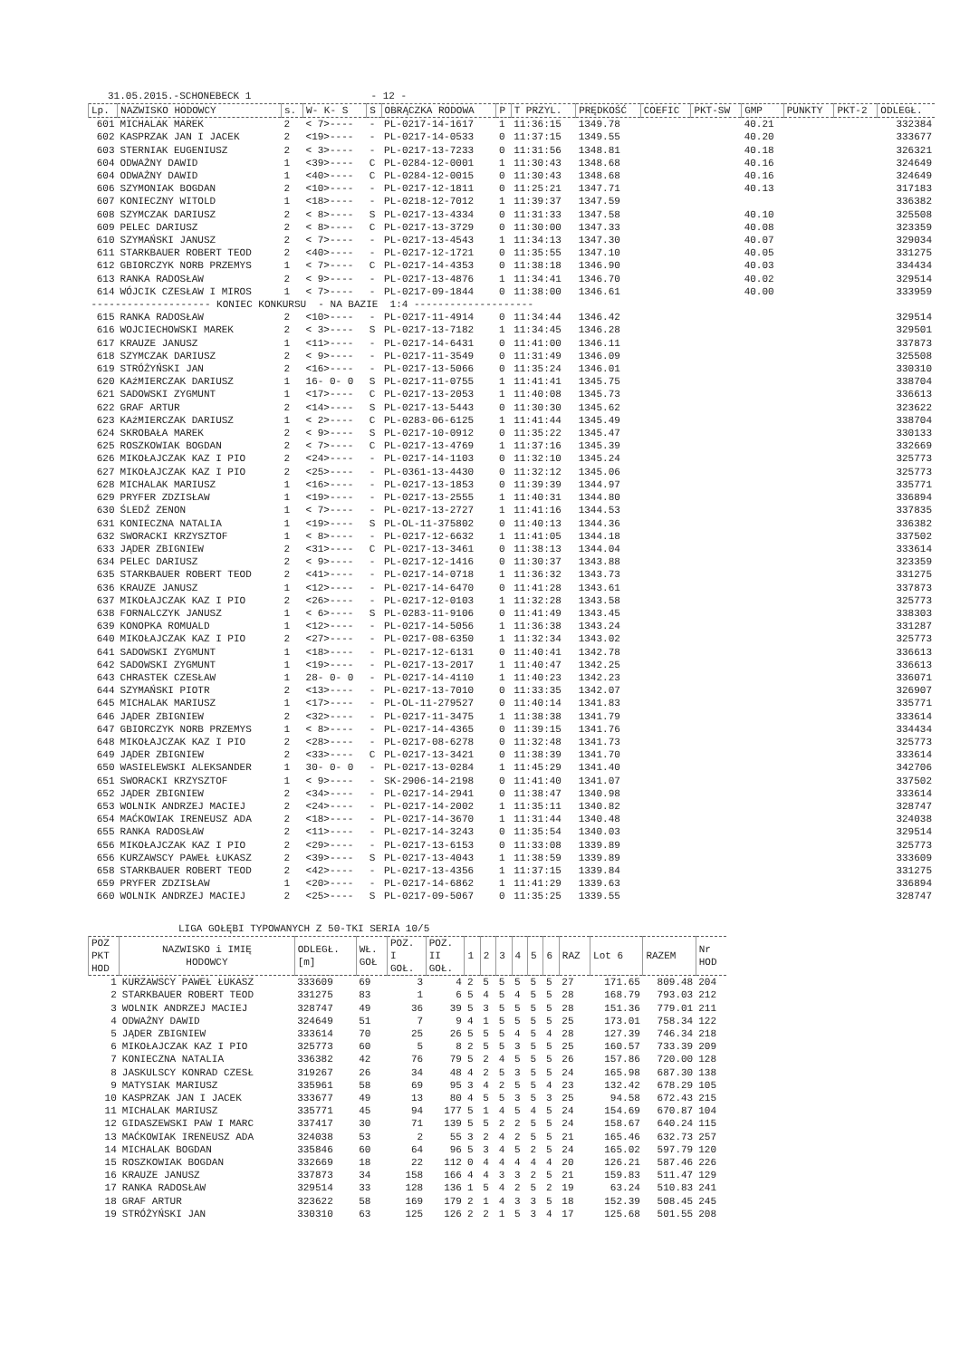31.05.2015.-SCHONEBECK 1 - 12 -
| Lp. | NAZWISKO HODOWCY | s. | W- K- S | S | OBRĄCZKA RODOWA | P | T PRZYL. | PRĘDKOŚĆ | COEFIC | PKT-SW | GMP | PUNKTY | PKT-2 | ODLEGŁ. |
| --- | --- | --- | --- | --- | --- | --- | --- | --- | --- | --- | --- | --- | --- | --- |
| 601 | MICHALAK MAREK | 2 | < 7>---- | - | PL-0217-14-1617 | 1 | 11:36:15 | 1349.78 | | | 40.21 | | | 332384 |
| 602 | KASPRZAK JAN I JACEK | 2 | <19>---- | - | PL-0217-14-0533 | 0 | 11:37:15 | 1349.55 | | | 40.20 | | | 333677 |
| 603 | STERNIAK EUGENIUSZ | 2 | < 3>---- | - | PL-0217-13-7233 | 0 | 11:31:56 | 1348.81 | | | 40.18 | | | 326321 |
| 604 | ODWAŻNY DAWID | 1 | <39>---- | C | PL-0284-12-0001 | 1 | 11:30:43 | 1348.68 | | | 40.16 | | | 324649 |
| 604 | ODWAŻNY DAWID | 1 | <40>---- | C | PL-0284-12-0015 | 0 | 11:30:43 | 1348.68 | | | 40.16 | | | 324649 |
| 606 | SZYMONIAK BOGDAN | 2 | <10>---- | - | PL-0217-12-1811 | 0 | 11:25:21 | 1347.71 | | | 40.13 | | | 317183 |
| 607 | KONIECZNY WITOLD | 1 | <18>---- | - | PL-0218-12-7012 | 1 | 11:39:37 | 1347.59 | | | | | | 336382 |
| 608 | SZYMCZAK DARIUSZ | 2 | < 8>---- | S | PL-0217-13-4334 | 0 | 11:31:33 | 1347.58 | | | 40.10 | | | 325508 |
| 609 | PELEC DARIUSZ | 2 | < 8>---- | C | PL-0217-13-3729 | 0 | 11:30:00 | 1347.33 | | | 40.08 | | | 323359 |
| 610 | SZYMAŃSKI JANUSZ | 2 | < 7>---- | - | PL-0217-13-4543 | 1 | 11:34:13 | 1347.30 | | | 40.07 | | | 329034 |
| 611 | STARKBAUER ROBERT TEOD | 2 | <40>---- | - | PL-0217-12-1721 | 0 | 11:35:55 | 1347.10 | | | 40.05 | | | 331275 |
| 612 | GBIORCZYK NORB PRZEMYS | 1 | < 7>---- | C | PL-0217-14-4353 | 0 | 11:38:18 | 1346.90 | | | 40.03 | | | 334434 |
| 613 | RANKA RADOSŁAW | 2 | < 9>---- | - | PL-0217-13-4876 | 1 | 11:34:41 | 1346.70 | | | 40.02 | | | 329514 |
| 614 | WÓJCIK CZESŁAW I MIROS | 1 | < 7>---- | - | PL-0217-09-1844 | 0 | 11:38:00 | 1346.61 | | | 40.00 | | | 333959 |
| -------------------- KONIEC KONKURSU - NA BAZIE 1:4 -------------------- | | | | | | | | | | | | | | |
| 615 | RANKA RADOSŁAW | 2 | <10>---- | - | PL-0217-11-4914 | 0 | 11:34:44 | 1346.42 | | | | | | 329514 |
| 616 | WOJCIECHOWSKI MAREK | 2 | < 3>---- | S | PL-0217-13-7182 | 1 | 11:34:45 | 1346.28 | | | | | | 329501 |
| 617 | KRAUZE JANUSZ | 1 | <11>---- | - | PL-0217-14-6431 | 0 | 11:41:00 | 1346.11 | | | | | | 337873 |
| 618 | SZYMCZAK DARIUSZ | 2 | < 9>---- | - | PL-0217-11-3549 | 0 | 11:31:49 | 1346.09 | | | | | | 325508 |
| 619 | STRÓŻYŃSKI JAN | 2 | <16>---- | - | PL-0217-13-5066 | 0 | 11:35:24 | 1346.01 | | | | | | 330310 |
| 620 | KAźMIERCZAK DARIUSZ | 1 | 16- 0- 0 | S | PL-0217-11-0755 | 1 | 11:41:41 | 1345.75 | | | | | | 338704 |
| 621 | SADOWSKI ZYGMUNT | 1 | <17>---- | C | PL-0217-13-2053 | 1 | 11:40:08 | 1345.73 | | | | | | 336613 |
| 622 | GRAF ARTUR | 2 | <14>---- | S | PL-0217-13-5443 | 0 | 11:30:30 | 1345.62 | | | | | | 323622 |
| 623 | KAźMIERCZAK DARIUSZ | 1 | < 2>---- | C | PL-0283-06-6125 | 1 | 11:41:44 | 1345.49 | | | | | | 338704 |
| 624 | SKROBAŁA MAREK | 2 | < 9>---- | S | PL-0217-10-0912 | 0 | 11:35:22 | 1345.47 | | | | | | 330133 |
| 625 | ROSZKOWIAK BOGDAN | 2 | < 7>---- | C | PL-0217-13-4769 | 1 | 11:37:16 | 1345.39 | | | | | | 332669 |
| 626 | MIKOŁAJCZAK KAZ I PIO | 2 | <24>---- | - | PL-0217-14-1103 | 0 | 11:32:10 | 1345.24 | | | | | | 325773 |
| 627 | MIKOŁAJCZAK KAZ I PIO | 2 | <25>---- | - | PL-0361-13-4430 | 0 | 11:32:12 | 1345.06 | | | | | | 325773 |
| 628 | MICHALAK MARIUSZ | 1 | <16>---- | - | PL-0217-13-1853 | 0 | 11:39:39 | 1344.97 | | | | | | 335771 |
| 629 | PRYFER ZDZISŁAW | 1 | <19>---- | - | PL-0217-13-2555 | 1 | 11:40:31 | 1344.80 | | | | | | 336894 |
| 630 | ŚLEDŹ ZENON | 1 | < 7>---- | - | PL-0217-13-2727 | 1 | 11:41:16 | 1344.53 | | | | | | 337835 |
| 631 | KONIECZNA NATALIA | 1 | <19>---- | S | PL-OL-11-375802 | 0 | 11:40:13 | 1344.36 | | | | | | 336382 |
| 632 | SWORACKI KRZYSZTOF | 1 | < 8>---- | - | PL-0217-12-6632 | 1 | 11:41:05 | 1344.18 | | | | | | 337502 |
| 633 | JĄDER ZBIGNIEW | 2 | <31>---- | C | PL-0217-13-3461 | 0 | 11:38:13 | 1344.04 | | | | | | 333614 |
| 634 | PELEC DARIUSZ | 2 | < 9>---- | - | PL-0217-12-1416 | 0 | 11:30:37 | 1343.88 | | | | | | 323359 |
| 635 | STARKBAUER ROBERT TEOD | 2 | <41>---- | - | PL-0217-14-0718 | 1 | 11:36:32 | 1343.73 | | | | | | 331275 |
| 636 | KRAUZE JANUSZ | 1 | <12>---- | - | PL-0217-14-6470 | 0 | 11:41:28 | 1343.61 | | | | | | 337873 |
| 637 | MIKOŁAJCZAK KAZ I PIO | 2 | <26>---- | - | PL-0217-12-0103 | 1 | 11:32:28 | 1343.58 | | | | | | 325773 |
| 638 | FORNALCZYK JANUSZ | 1 | < 6>---- | S | PL-0283-11-9106 | 0 | 11:41:49 | 1343.45 | | | | | | 338303 |
| 639 | KONOPKA ROMUALD | 1 | <12>---- | - | PL-0217-14-5056 | 1 | 11:36:38 | 1343.24 | | | | | | 331287 |
| 640 | MIKOŁAJCZAK KAZ I PIO | 2 | <27>---- | - | PL-0217-08-6350 | 1 | 11:32:34 | 1343.02 | | | | | | 325773 |
| 641 | SADOWSKI ZYGMUNT | 1 | <18>---- | - | PL-0217-12-6131 | 0 | 11:40:41 | 1342.78 | | | | | | 336613 |
| 642 | SADOWSKI ZYGMUNT | 1 | <19>---- | - | PL-0217-13-2017 | 1 | 11:40:47 | 1342.25 | | | | | | 336613 |
| 643 | CHRASTEK CZESŁAW | 1 | 28- 0- 0 | - | PL-0217-14-4110 | 1 | 11:40:23 | 1342.23 | | | | | | 336071 |
| 644 | SZYMAŃSKI PIOTR | 2 | <13>---- | - | PL-0217-13-7010 | 0 | 11:33:35 | 1342.07 | | | | | | 326907 |
| 645 | MICHALAK MARIUSZ | 1 | <17>---- | - | PL-OL-11-279527 | 0 | 11:40:14 | 1341.83 | | | | | | 335771 |
| 646 | JĄDER ZBIGNIEW | 2 | <32>---- | - | PL-0217-11-3475 | 1 | 11:38:38 | 1341.79 | | | | | | 333614 |
| 647 | GBIORCZYK NORB PRZEMYS | 1 | < 8>---- | - | PL-0217-14-4365 | 0 | 11:39:15 | 1341.76 | | | | | | 334434 |
| 648 | MIKOŁAJCZAK KAZ I PIO | 2 | <28>---- | - | PL-0217-08-6278 | 0 | 11:32:48 | 1341.73 | | | | | | 325773 |
| 649 | JĄDER ZBIGNIEW | 2 | <33>---- | C | PL-0217-13-3421 | 0 | 11:38:39 | 1341.70 | | | | | | 333614 |
| 650 | WASIELEWSKI ALEKSANDER | 1 | 30- 0- 0 | - | PL-0217-13-0284 | 1 | 11:45:29 | 1341.40 | | | | | | 342706 |
| 651 | SWORACKI KRZYSZTOF | 1 | < 9>---- | - | SK-2906-14-2198 | 0 | 11:41:40 | 1341.07 | | | | | | 337502 |
| 652 | JĄDER ZBIGNIEW | 2 | <34>---- | - | PL-0217-14-2941 | 0 | 11:38:47 | 1340.98 | | | | | | 333614 |
| 653 | WOLNIK ANDRZEJ MACIEJ | 2 | <24>---- | - | PL-0217-14-2002 | 1 | 11:35:11 | 1340.82 | | | | | | 328747 |
| 654 | MAĆKOWIAK IRENEUSZ ADA | 2 | <18>---- | - | PL-0217-14-3670 | 1 | 11:31:44 | 1340.48 | | | | | | 324038 |
| 655 | RANKA RADOSŁAW | 2 | <11>---- | - | PL-0217-14-3243 | 0 | 11:35:54 | 1340.03 | | | | | | 329514 |
| 656 | MIKOŁAJCZAK KAZ I PIO | 2 | <29>---- | - | PL-0217-13-6153 | 0 | 11:33:08 | 1339.89 | | | | | | 325773 |
| 656 | KURZAWSCY PAWEŁ ŁUKASZ | 2 | <39>---- | S | PL-0217-13-4043 | 1 | 11:38:59 | 1339.89 | | | | | | 333609 |
| 658 | STARKBAUER ROBERT TEOD | 2 | <42>---- | - | PL-0217-13-4356 | 1 | 11:37:15 | 1339.84 | | | | | | 331275 |
| 659 | PRYFER ZDZISŁAW | 1 | <20>---- | - | PL-0217-14-6862 | 1 | 11:41:29 | 1339.63 | | | | | | 336894 |
| 660 | WOLNIK ANDRZEJ MACIEJ | 2 | <25>---- | S | PL-0217-09-5067 | 0 | 11:35:25 | 1339.55 | | | | | | 328747 |
LIGA GOŁĘBI TYPOWANYCH Z 50-TKI SERIA 10/5
| POZ PKT HOD | NAZWISKO i IMIĘ HODOWCY | ODLEGŁ. [m] | WŁ. GOŁ | POZ. I GOŁ. | POZ. II GOŁ. | 1 | 2 | 3 | 4 | 5 | 6 | RAZ | Lot 6 | RAZEM | Nr HOD |
| --- | --- | --- | --- | --- | --- | --- | --- | --- | --- | --- | --- | --- | --- | --- | --- |
| 1 | KURZAWSCY PAWEŁ ŁUKASZ | 333609 | 69 | 3 | 4 | 2 | 5 | 5 | 5 | 5 | 5 | 27 | 171.65 | 809.48 | 204 |
| 2 | STARKBAUER ROBERT TEOD | 331275 | 83 | 1 | 6 | 5 | 4 | 5 | 4 | 5 | 5 | 28 | 168.79 | 793.03 | 212 |
| 3 | WOLNIK ANDRZEJ MACIEJ | 328747 | 49 | 36 | 39 | 5 | 3 | 5 | 5 | 5 | 5 | 28 | 151.36 | 779.01 | 211 |
| 4 | ODWAŻNY DAWID | 324649 | 51 | 7 | 9 | 4 | 1 | 5 | 5 | 5 | 5 | 25 | 173.01 | 758.34 | 122 |
| 5 | JĄDER ZBIGNIEW | 333614 | 70 | 25 | 26 | 5 | 5 | 5 | 4 | 5 | 4 | 28 | 127.39 | 746.34 | 218 |
| 6 | MIKOŁAJCZAK KAZ I PIO | 325773 | 60 | 5 | 8 | 2 | 5 | 5 | 3 | 5 | 5 | 25 | 160.57 | 733.39 | 209 |
| 7 | KONIECZNA NATALIA | 336382 | 42 | 76 | 79 | 5 | 2 | 4 | 5 | 5 | 5 | 26 | 157.86 | 720.00 | 128 |
| 8 | JASKULSCY KONRAD CZESŁ | 319267 | 26 | 34 | 48 | 4 | 2 | 5 | 3 | 5 | 5 | 24 | 165.98 | 687.30 | 138 |
| 9 | MATYSIAK MARIUSZ | 335961 | 58 | 69 | 95 | 3 | 4 | 2 | 5 | 5 | 4 | 23 | 132.42 | 678.29 | 105 |
| 10 | KASPRZAK JAN I JACEK | 333677 | 49 | 13 | 80 | 4 | 5 | 5 | 3 | 5 | 3 | 25 | 94.58 | 672.43 | 215 |
| 11 | MICHALAK MARIUSZ | 335771 | 45 | 94 | 177 | 5 | 1 | 4 | 5 | 4 | 5 | 24 | 154.69 | 670.87 | 104 |
| 12 | GIDASZEWSKI PAW I MARC | 337417 | 30 | 71 | 139 | 5 | 5 | 2 | 2 | 5 | 5 | 24 | 158.67 | 640.24 | 115 |
| 13 | MAĆKOWIAK IRENEUSZ ADA | 324038 | 53 | 2 | 55 | 3 | 2 | 4 | 2 | 5 | 5 | 21 | 165.46 | 632.73 | 257 |
| 14 | MICHALAK BOGDAN | 335846 | 60 | 64 | 96 | 5 | 3 | 4 | 5 | 2 | 5 | 24 | 165.02 | 597.79 | 120 |
| 15 | ROSZKOWIAK BOGDAN | 332669 | 18 | 22 | 112 | 0 | 4 | 4 | 4 | 4 | 4 | 20 | 126.21 | 587.46 | 226 |
| 16 | KRAUZE JANUSZ | 337873 | 34 | 158 | 166 | 4 | 4 | 3 | 3 | 2 | 5 | 21 | 159.83 | 511.47 | 129 |
| 17 | RANKA RADOSŁAW | 329514 | 33 | 128 | 136 | 1 | 5 | 4 | 2 | 5 | 2 | 19 | 63.24 | 510.83 | 241 |
| 18 | GRAF ARTUR | 323622 | 58 | 169 | 179 | 2 | 1 | 4 | 3 | 3 | 5 | 18 | 152.39 | 508.45 | 245 |
| 19 | STRÓŻYŃSKI JAN | 330310 | 63 | 125 | 126 | 2 | 2 | 1 | 5 | 3 | 4 | 17 | 125.68 | 501.55 | 208 |